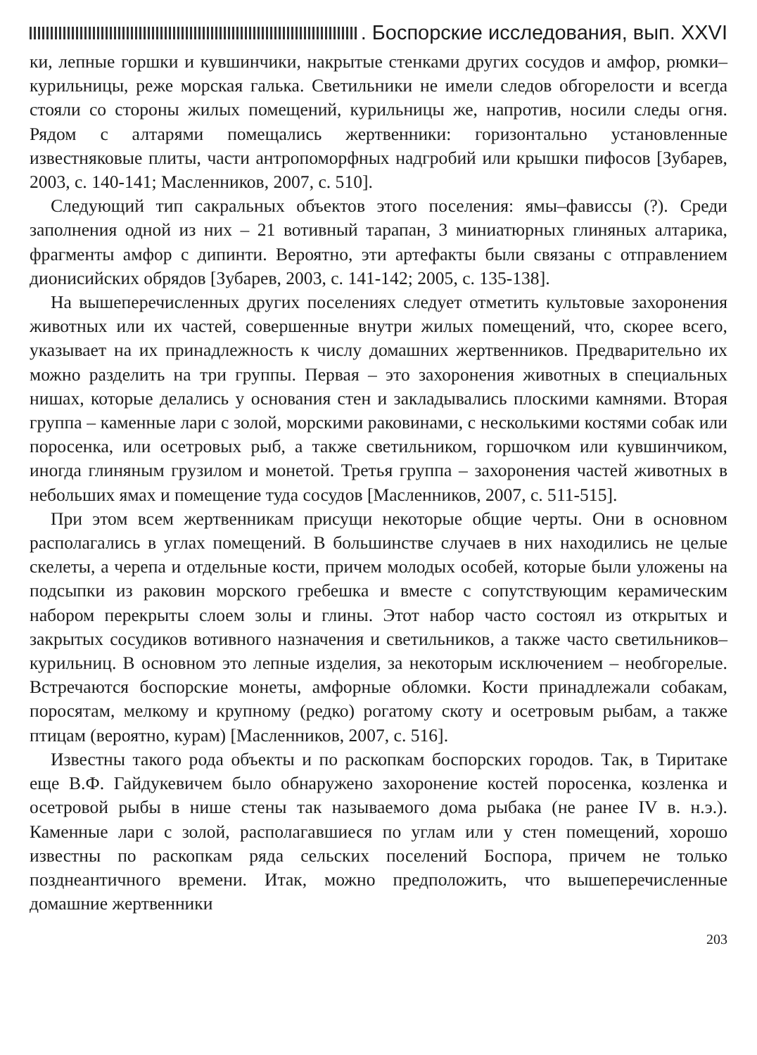. Боспорские исследования, вып. XXVI
ки, лепные горшки и кувшинчики, накрытые стенками других сосудов и амфор, рюмки–курильницы, реже морская галька. Светильники не имели следов обгорелости и всегда стояли со стороны жилых помещений, курильницы же, напротив, носили следы огня. Рядом с алтарями помещались жертвенники: горизонтально установленные известняковые плиты, части антропоморфных надгробий или крышки пифосов [Зубарев, 2003, с. 140-141; Масленников, 2007, с. 510].
Следующий тип сакральных объектов этого поселения: ямы–фависсы (?). Среди заполнения одной из них – 21 вотивный тарапан, 3 миниатюрных глиняных алтарика, фрагменты амфор с дипинти. Вероятно, эти артефакты были связаны с отправлением дионисийских обрядов [Зубарев, 2003, с. 141-142; 2005, с. 135-138].
На вышеперечисленных других поселениях следует отметить культовые захоронения животных или их частей, совершенные внутри жилых помещений, что, скорее всего, указывает на их принадлежность к числу домашних жертвенников. Предварительно их можно разделить на три группы. Первая – это захоронения животных в специальных нишах, которые делались у основания стен и закладывались плоскими камнями. Вторая группа – каменные лари с золой, морскими раковинами, с несколькими костями собак или поросенка, или осетровых рыб, а также светильником, горшочком или кувшинчиком, иногда глиняным грузилом и монетой. Третья группа – захоронения частей животных в небольших ямах и помещение туда сосудов [Масленников, 2007, с. 511-515].
При этом всем жертвенникам присущи некоторые общие черты. Они в основном располагались в углах помещений. В большинстве случаев в них находились не целые скелеты, а черепа и отдельные кости, причем молодых особей, которые были уложены на подсыпки из раковин морского гребешка и вместе с сопутствующим керамическим набором перекрыты слоем золы и глины. Этот набор часто состоял из открытых и закрытых сосудиков вотивного назначения и светильников, а также часто светильников–курильниц. В основном это лепные изделия, за некоторым исключением – необгорелые. Встречаются боспорские монеты, амфорные обломки. Кости принадлежали собакам, поросятам, мелкому и крупному (редко) рогатому скоту и осетровым рыбам, а также птицам (вероятно, курам) [Масленников, 2007, с. 516].
Известны такого рода объекты и по раскопкам боспорских городов. Так, в Тиритаке еще В.Ф. Гайдукевичем было обнаружено захоронение костей поросенка, козленка и осетровой рыбы в нише стены так называемого дома рыбака (не ранее IV в. н.э.). Каменные лари с золой, располагавшиеся по углам или у стен помещений, хорошо известны по раскопкам ряда сельских поселений Боспора, причем не только позднеантичного времени. Итак, можно предположить, что вышеперечисленные домашние жертвенники
203